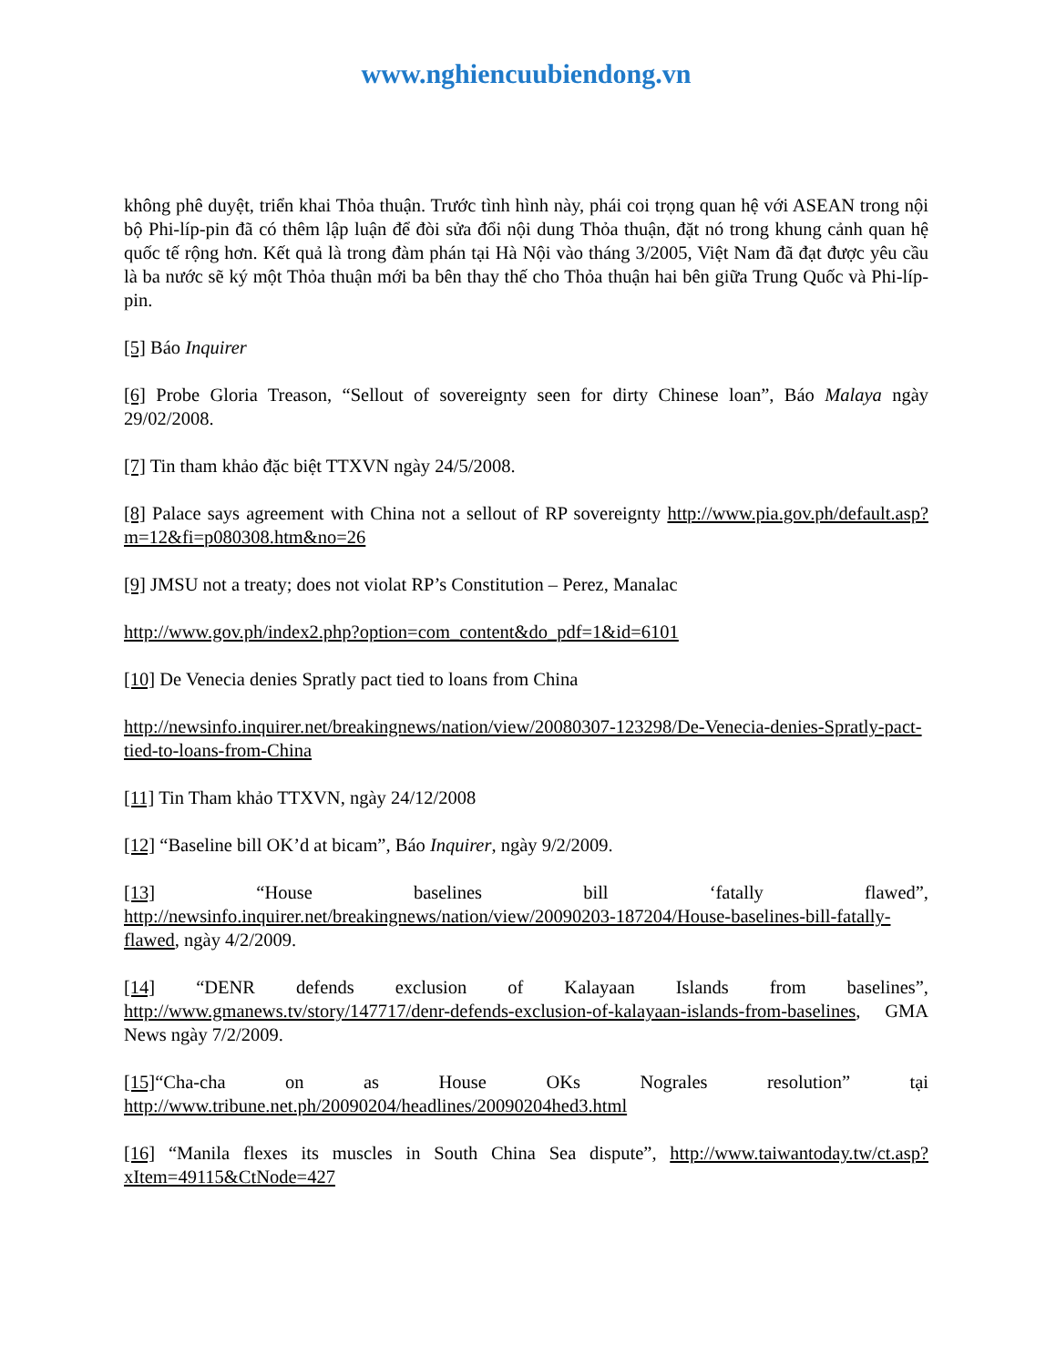www.nghiencuubiendong.vn
không phê duyệt, triển khai Thỏa thuận. Trước tình hình này, phái coi trọng quan hệ với ASEAN trong nội bộ Phi-líp-pin đã có thêm lập luận để đòi sửa đổi nội dung Thỏa thuận, đặt nó trong khung cảnh quan hệ quốc tế rộng hơn. Kết quả là trong đàm phán tại Hà Nội vào tháng 3/2005, Việt Nam đã đạt được yêu cầu là ba nước sẽ ký một Thỏa thuận mới ba bên thay thế cho Thỏa thuận hai bên giữa Trung Quốc và Phi-líp-pin.
[5] Báo Inquirer
[6] Probe Gloria Treason, “Sellout of sovereignty seen for dirty Chinese loan”, Báo Malaya ngày 29/02/2008.
[7] Tin tham khảo đặc biệt TTXVN ngày 24/5/2008.
[8] Palace says agreement with China not a sellout of RP sovereignty http://www.pia.gov.ph/default.asp?m=12&fi=p080308.htm&no=26
[9] JMSU not a treaty; does not violat RP’s Constitution – Perez, Manalac
http://www.gov.ph/index2.php?option=com_content&do_pdf=1&id=6101
[10] De Venecia denies Spratly pact tied to loans from China
http://newsinfo.inquirer.net/breakingnews/nation/view/20080307-123298/De-Venecia-denies-Spratly-pact-tied-to-loans-from-China
[11] Tin Tham khảo TTXVN, ngày 24/12/2008
[12] “Baseline bill OK’d at bicam”, Báo Inquirer, ngày 9/2/2009.
[13] “House baselines bill ‘fatally flawed”, http://newsinfo.inquirer.net/breakingnews/nation/view/20090203-187204/House-baselines-bill-fatally-flawed, ngày 4/2/2009.
[14] “DENR defends exclusion of Kalayaan Islands from baselines”, http://www.gmanews.tv/story/147717/denr-defends-exclusion-of-kalayaan-islands-from-baselines, GMA News ngày 7/2/2009.
[15]“Cha-cha on as House OKs Nograles resolution” tại http://www.tribune.net.ph/20090204/headlines/20090204hed3.html
[16] “Manila flexes its muscles in South China Sea dispute”, http://www.taiwantoday.tw/ct.asp?xItem=49115&CtNode=427